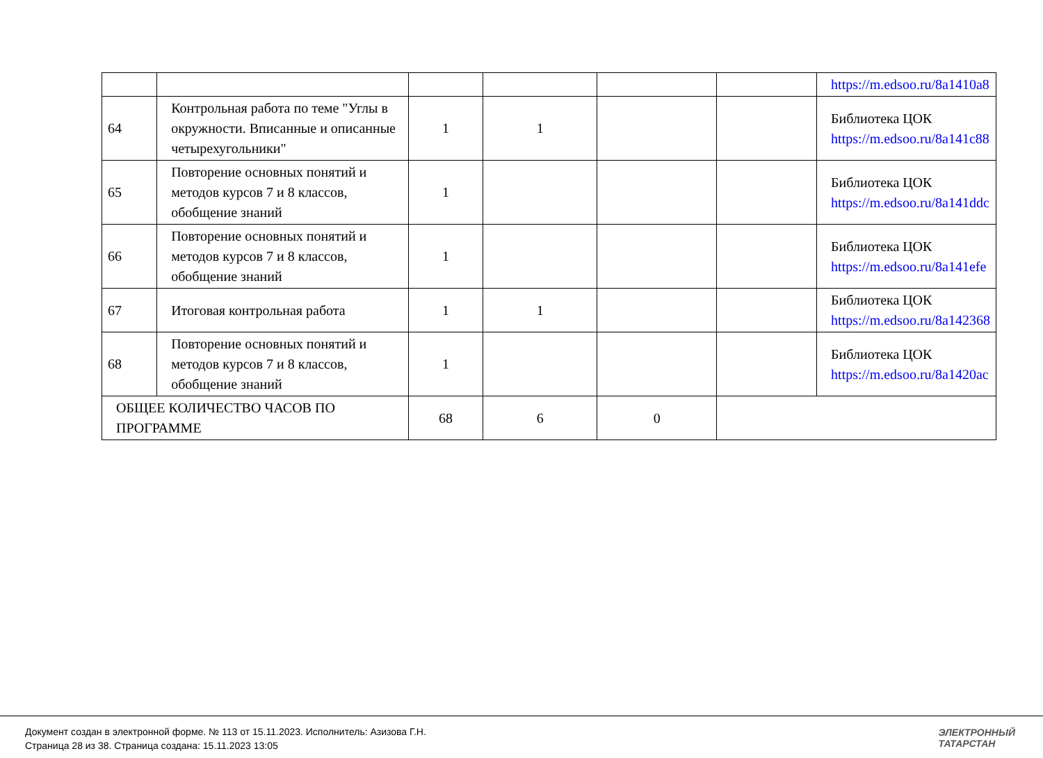| | | | | | | https://m.edsoo.ru/8a1410a8 |
| 64 | Контрольная работа по теме "Углы в окружности. Вписанные и описанные четырехугольники" | 1 | 1 | | | Библиотека ЦОК https://m.edsoo.ru/8a141c88 |
| 65 | Повторение основных понятий и методов курсов 7 и 8 классов, обобщение знаний | 1 | | | | Библиотека ЦОК https://m.edsoo.ru/8a141ddc |
| 66 | Повторение основных понятий и методов курсов 7 и 8 классов, обобщение знаний | 1 | | | | Библиотека ЦОК https://m.edsoo.ru/8a141efe |
| 67 | Итоговая контрольная работа | 1 | 1 | | | Библиотека ЦОК https://m.edsoo.ru/8a142368 |
| 68 | Повторение основных понятий и методов курсов 7 и 8 классов, обобщение знаний | 1 | | | | Библиотека ЦОК https://m.edsoo.ru/8a1420ac |
| ОБЩЕЕ КОЛИЧЕСТВО ЧАСОВ ПО ПРОГРАММЕ | | 68 | 6 | 0 | | |
Документ создан в электронной форме. № 113 от 15.11.2023. Исполнитель: Азизова Г.Н.
Страница 28 из 38. Страница создана: 15.11.2023 13:05
ЭЛЕКТРОННЫЙ
ТАТАРСТАН